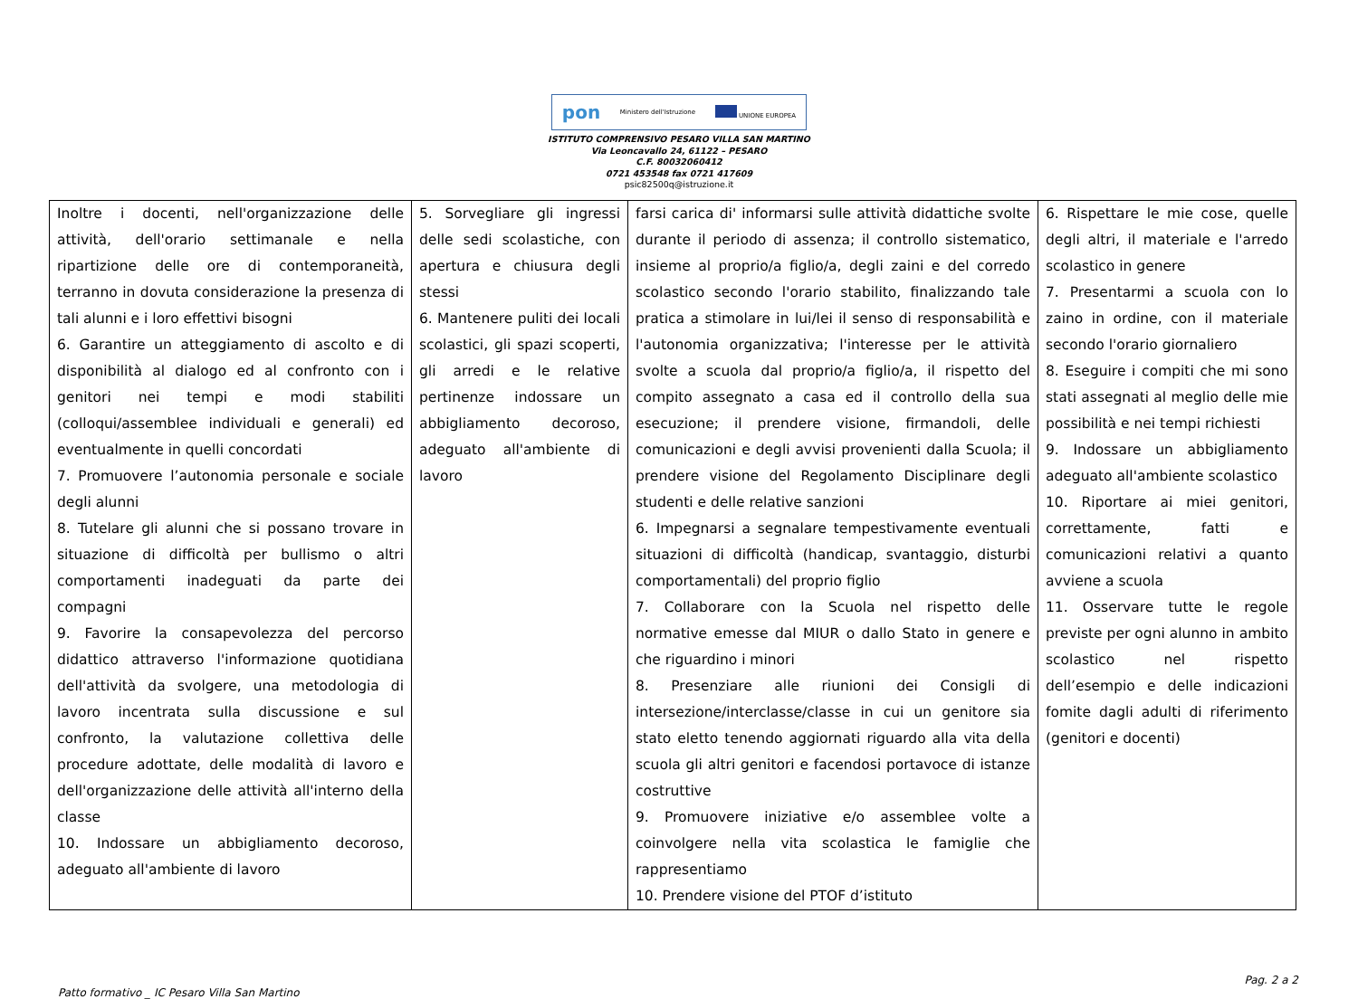pon Ministero dell'Istruzione UNIONE EUROPEA
ISTITUTO COMPRENSIVO PESARO VILLA SAN MARTINO
Via Leoncavallo 24, 61122 – PESARO
C.F. 80032060412
0721 453548 fax 0721 417609
psic82500q@istruzione.it
| Inoltre i docenti, nell'organizzazione delle attività, dell'orario settimanale e nella ripartizione delle ore di contemporaneità, terranno in dovuta considerazione la presenza di tali alunni e i loro effettivi bisogni 6. Garantire un atteggiamento di ascolto e di disponibilità al dialogo ed al confronto con i genitori nei tempi e modi stabiliti (colloqui/assemblee individuali e generali) ed eventualmente in quelli concordati 7. Promuovere l’autonomia personale e sociale degli alunni 8. Tutelare gli alunni che si possano trovare in situazione di difficoltà per bullismo o altri comportamenti inadeguati da parte dei compagni 9. Favorire la consapevolezza del percorso didattico attraverso l'informazione quotidiana dell'attività da svolgere, una metodologia di lavoro incentrata sulla discussione e sul confronto, la valutazione collettiva delle procedure adottate, delle modalità di lavoro e dell'organizzazione delle attività all'interno della classe 10. Indossare un abbigliamento decoroso, adeguato all'ambiente di lavoro | 5. Sorvegliare gli ingressi delle sedi scolastiche, con apertura e chiusura degli stessi 6. Mantenere puliti dei locali scolastici, gli spazi scoperti, gli arredi e le relative pertinenze indossare un abbigliamento decoroso, adeguato all'ambiente di lavoro | farsi carica di' informarsi sulle attività didattiche svolte durante il periodo di assenza; il controllo sistematico, insieme al proprio/a figlio/a, degli zaini e del corredo scolastico secondo l'orario stabilito, finalizzando tale pratica a stimolare in lui/lei il senso di responsabilità e l'autonomia organizzativa; l'interesse per le attività svolte a scuola dal proprio/a figlio/a, il rispetto del compito assegnato a casa ed il controllo della sua esecuzione; il prendere visione, firmandoli, delle comunicazioni e degli avvisi provenienti dalla Scuola; il prendere visione del Regolamento Disciplinare degli studenti e delle relative sanzioni 6. Impegnarsi a segnalare tempestivamente eventuali situazioni di difficoltà (handicap, svantaggio, disturbi comportamentali) del proprio figlio 7. Collaborare con la Scuola nel rispetto delle normative emesse dal MIUR o dallo Stato in genere e che riguardino i minori 8. Presenziare alle riunioni dei Consigli di intersezione/interclasse/classe in cui un genitore sia stato eletto tenendo aggiornati riguardo alla vita della scuola gli altri genitori e facendosi portavoce di istanze costruttive 9. Promuovere iniziative e/o assemblee volte a coinvolgere nella vita scolastica le famiglie che rappresentiamo 10. Prendere visione del PTOF d’istituto | 6. Rispettare le mie cose, quelle degli altri, il materiale e l'arredo scolastico in genere 7. Presentarmi a scuola con lo zaino in ordine, con il materiale secondo l'orario giornaliero 8. Eseguire i compiti che mi sono stati assegnati al meglio delle mie possibilità e nei tempi richiesti 9. Indossare un abbigliamento adeguato all'ambiente scolastico 10. Riportare ai miei genitori, correttamente, fatti e comunicazioni relativi a quanto avviene a scuola 11. Osservare tutte le regole previste per ogni alunno in ambito scolastico nel rispetto dell’esempio e delle indicazioni fomite dagli adulti di riferimento (genitori e docenti) |
Patto formativo _ IC Pesaro Villa San Martino Pag. 2 a 2